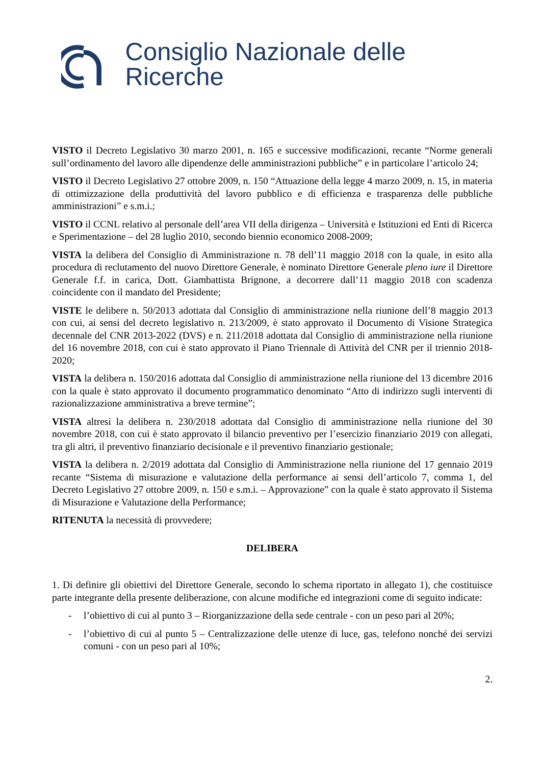Consiglio Nazionale delle Ricerche
VISTO il Decreto Legislativo 30 marzo 2001, n. 165 e successive modificazioni, recante “Norme generali sull’ordinamento del lavoro alle dipendenze delle amministrazioni pubbliche” e in particolare l’articolo 24;
VISTO il Decreto Legislativo 27 ottobre 2009, n. 150 “Attuazione della legge 4 marzo 2009, n. 15, in materia di ottimizzazione della produttività del lavoro pubblico e di efficienza e trasparenza delle pubbliche amministrazioni” e s.m.i.;
VISTO il CCNL relativo al personale dell’area VII della dirigenza – Università e Istituzioni ed Enti di Ricerca e Sperimentazione – del 28 luglio 2010, secondo biennio economico 2008-2009;
VISTA la delibera del Consiglio di Amministrazione n. 78 dell’11 maggio 2018 con la quale, in esito alla procedura di reclutamento del nuovo Direttore Generale, è nominato Direttore Generale pleno iure il Direttore Generale f.f. in carica, Dott. Giambattista Brignone, a decorrere dall’11 maggio 2018 con scadenza coincidente con il mandato del Presidente;
VISTE le delibere n. 50/2013 adottata dal Consiglio di amministrazione nella riunione dell’8 maggio 2013 con cui, ai sensi del decreto legislativo n. 213/2009, è stato approvato il Documento di Visione Strategica decennale del CNR 2013-2022 (DVS) e n. 211/2018 adottata dal Consiglio di amministrazione nella riunione del 16 novembre 2018, con cui è stato approvato il Piano Triennale di Attività del CNR per il triennio 2018-2020;
VISTA la delibera n. 150/2016 adottata dal Consiglio di amministrazione nella riunione del 13 dicembre 2016 con la quale è stato approvato il documento programmatico denominato “Atto di indirizzo sugli interventi di razionalizzazione amministrativa a breve termine”;
VISTA altresì la delibera n. 230/2018 adottata dal Consiglio di amministrazione nella riunione del 30 novembre 2018, con cui è stato approvato il bilancio preventivo per l’esercizio finanziario 2019 con allegati, tra gli altri, il preventivo finanziario decisionale e il preventivo finanziario gestionale;
VISTA la delibera n. 2/2019 adottata dal Consiglio di Amministrazione nella riunione del 17 gennaio 2019 recante “Sistema di misurazione e valutazione della performance ai sensi dell’articolo 7, comma 1, del Decreto Legislativo 27 ottobre 2009, n. 150 e s.m.i. – Approvazione” con la quale è stato approvato il Sistema di Misurazione e Valutazione della Performance;
RITENUTA la necessità di provvedere;
DELIBERA
1. Di definire gli obiettivi del Direttore Generale, secondo lo schema riportato in allegato 1), che costituisce parte integrante della presente deliberazione, con alcune modifiche ed integrazioni come di seguito indicate:
- l’obiettivo di cui al punto 3 – Riorganizzazione della sede centrale - con un peso pari al 20%;
- l’obiettivo di cui al punto 5 – Centralizzazione delle utenze di luce, gas, telefono nonché dei servizi comuni - con un peso pari al 10%;
2.